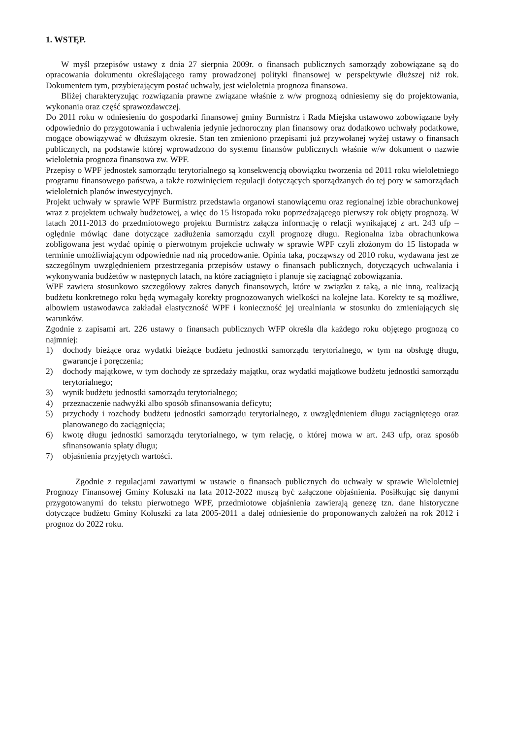1. WSTĘP.
W myśl przepisów ustawy z dnia 27 sierpnia 2009r. o finansach publicznych samorządy zobowiązane są do opracowania dokumentu określającego ramy prowadzonej polityki finansowej w perspektywie dłuższej niż rok. Dokumentem tym, przybierającym postać uchwały, jest wieloletnia prognoza finansowa.
Bliżej charakteryzując rozwiązania prawne związane właśnie z w/w prognozą odniesiemy się do projektowania, wykonania oraz część sprawozdawczej.
Do 2011 roku w odniesieniu do gospodarki finansowej gminy Burmistrz i Rada Miejska ustawowo zobowiązane były odpowiednio do przygotowania i uchwalenia jedynie jednoroczny plan finansowy oraz dodatkowo uchwały podatkowe, mogące obowiązywać w dłuższym okresie. Stan ten zmieniono przepisami już przywołanej wyżej ustawy o finansach publicznych, na podstawie której wprowadzono do systemu finansów publicznych właśnie w/w dokument o nazwie wieloletnia prognoza finansowa zw. WPF.
Przepisy o WPF jednostek samorządu terytorialnego są konsekwencją obowiązku tworzenia od 2011 roku wieloletniego programu finansowego państwa, a także rozwinięciem regulacji dotyczących sporządzanych do tej pory w samorządach wieloletnich planów inwestycyjnych.
Projekt uchwały w sprawie WPF Burmistrz przedstawia organowi stanowiącemu oraz regionalnej izbie obrachunkowej wraz z projektem uchwały budżetowej, a więc do 15 listopada roku poprzedzającego pierwszy rok objęty prognozą. W latach 2011-2013 do przedmiotowego projektu Burmistrz załącza informację o relacji wynikającej z art. 243 ufp – oględnie mówiąc dane dotyczące zadłużenia samorządu czyli prognozę długu. Regionalna izba obrachunkowa zobligowana jest wydać opinię o pierwotnym projekcie uchwały w sprawie WPF czyli złożonym do 15 listopada w terminie umożliwiającym odpowiednie nad nią procedowanie. Opinia taka, począwszy od 2010 roku, wydawana jest ze szczególnym uwzględnieniem przestrzegania przepisów ustawy o finansach publicznych, dotyczących uchwalania i wykonywania budżetów w następnych latach, na które zaciągnięto i planuje się zaciągnąć zobowiązania.
WPF zawiera stosunkowo szczegółowy zakres danych finansowych, które w związku z taką, a nie inną, realizacją budżetu konkretnego roku będą wymagały korekty prognozowanych wielkości na kolejne lata. Korekty te są możliwe, albowiem ustawodawca zakładał elastyczność WPF i konieczność jej urealniania w stosunku do zmieniających się warunków.
Zgodnie z zapisami art. 226 ustawy o finansach publicznych WFP określa dla każdego roku objętego prognozą co najmniej:
1) dochody bieżące oraz wydatki bieżące budżetu jednostki samorządu terytorialnego, w tym na obsługę długu, gwarancje i poręczenia;
2) dochody majątkowe, w tym dochody ze sprzedaży majątku, oraz wydatki majątkowe budżetu jednostki samorządu terytorialnego;
3) wynik budżetu jednostki samorządu terytorialnego;
4) przeznaczenie nadwyżki albo sposób sfinansowania deficytu;
5) przychody i rozchody budżetu jednostki samorządu terytorialnego, z uwzględnieniem długu zaciągniętego oraz planowanego do zaciągnięcia;
6) kwotę długu jednostki samorządu terytorialnego, w tym relację, o której mowa w art. 243 ufp, oraz sposób sfinansowania spłaty długu;
7) objaśnienia przyjętych wartości.
Zgodnie z regulacjami zawartymi w ustawie o finansach publicznych do uchwały w sprawie Wieloletniej Prognozy Finansowej Gminy Koluszki na lata 2012-2022 muszą być załączone objaśnienia. Posiłkując się danymi przygotowanymi do tekstu pierwotnego WPF, przedmiotowe objaśnienia zawierają genezę tzn. dane historyczne dotyczące budżetu Gminy Koluszki za lata 2005-2011 a dalej odniesienie do proponowanych założeń na rok 2012 i prognoz do 2022 roku.